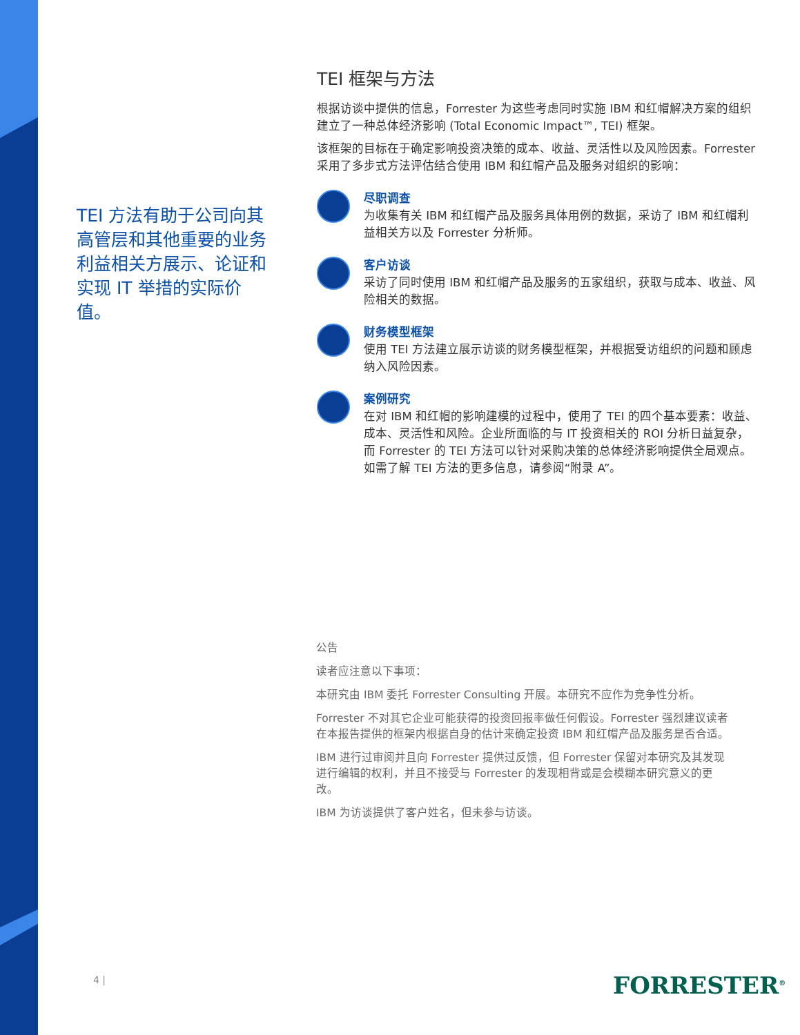TEI 方法有助于公司向其高管层和其他重要的业务利益相关方展示、论证和实现 IT 举措的实际价值。
TEI 框架与方法
根据访谈中提供的信息，Forrester 为这些考虑同时实施 IBM 和红帽解决方案的组织建立了一种总体经济影响 (Total Economic Impact™, TEI) 框架。
该框架的目标在于确定影响投资决策的成本、收益、灵活性以及风险因素。Forrester 采用了多步式方法评估结合使用 IBM 和红帽产品及服务对组织的影响：
尽职调查
为收集有关 IBM 和红帽产品及服务具体用例的数据，采访了 IBM 和红帽利益相关方以及 Forrester 分析师。
客户访谈
采访了同时使用 IBM 和红帽产品及服务的五家组织，获取与成本、收益、风险相关的数据。
财务模型框架
使用 TEI 方法建立展示访谈的财务模型框架，并根据受访组织的问题和顾虑纳入风险因素。
案例研究
在对 IBM 和红帽的影响建模的过程中，使用了 TEI 的四个基本要素：收益、成本、灵活性和风险。企业所面临的与 IT 投资相关的 ROI 分析日益复杂，而 Forrester 的 TEI 方法可以针对采购决策的总体经济影响提供全局观点。如需了解 TEI 方法的更多信息，请参阅“附录 A”。
公告
读者应注意以下事项：
本研究由 IBM 委托 Forrester Consulting 开展。本研究不应作为竞争性分析。
Forrester 不对其它企业可能获得的投资回报率做任何假设。Forrester 强烈建议读者在本报告提供的框架内根据自身的估计来确定投资 IBM 和红帽产品及服务是否合适。
IBM 进行过审阅并且向 Forrester 提供过反馈，但 Forrester 保留对本研究及其发现进行编辑的权利，并且不接受与 Forrester 的发现相背或是会模糊本研究意义的更改。
IBM 为访谈提供了客户姓名，但未参与访谈。
4 | FORRESTER<sup>®</sup>